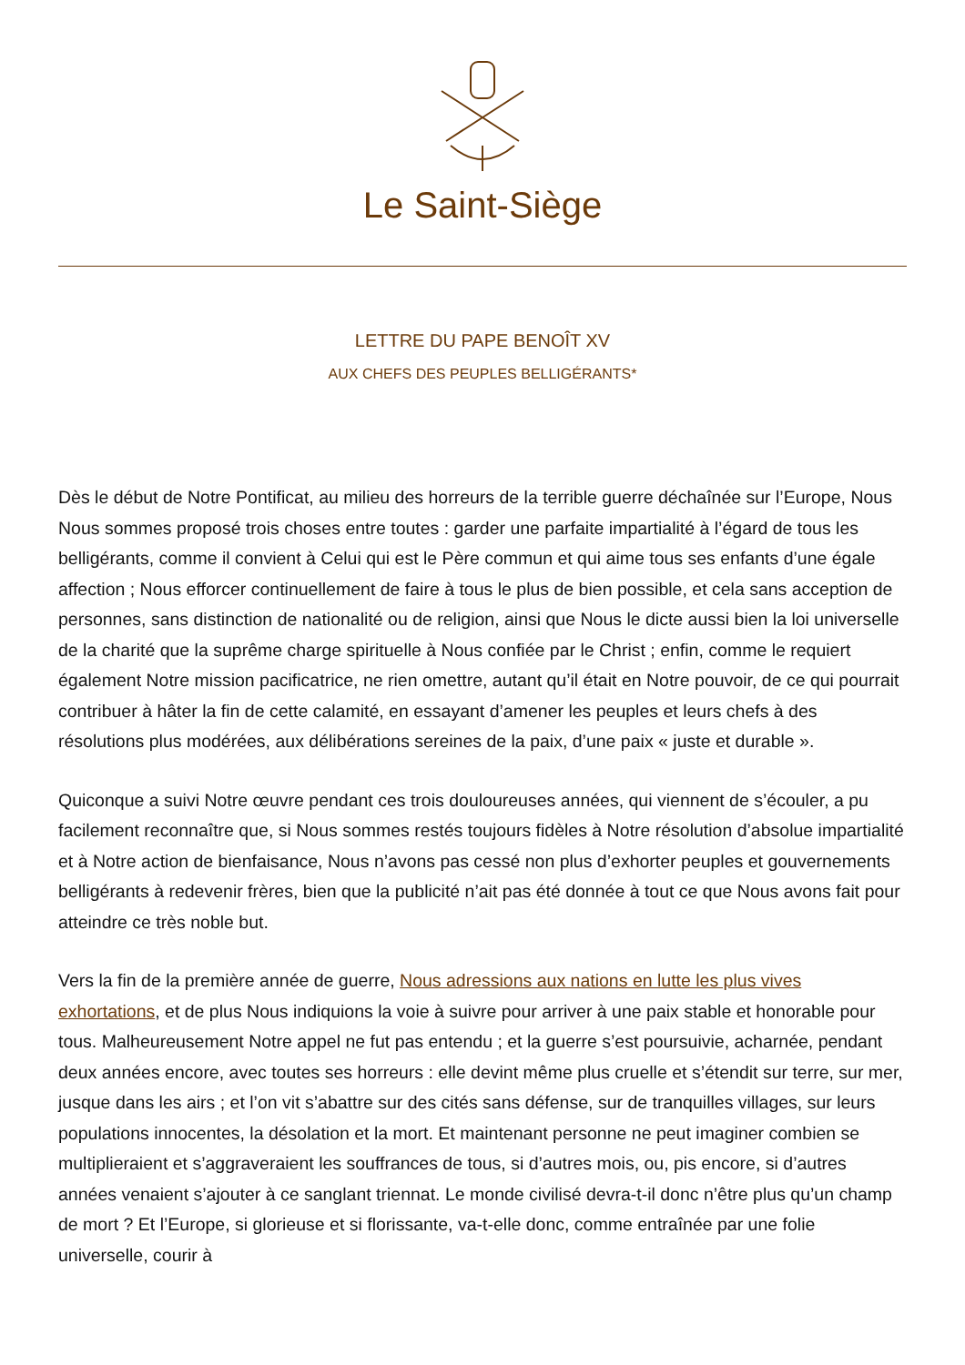Le Saint-Siège
LETTRE DU PAPE BENOÎT XV
AUX CHEFS DES PEUPLES BELLIGÉRANTS*
Dès le début de Notre Pontificat, au milieu des horreurs de la terrible guerre déchaînée sur l’Europe, Nous Nous sommes proposé trois choses entre toutes : garder une parfaite impartialité à l’égard de tous les belligérants, comme il convient à Celui qui est le Père commun et qui aime tous ses enfants d’une égale affection ; Nous efforcer continuellement de faire à tous le plus de bien possible, et cela sans acception de personnes, sans distinction de nationalité ou de religion, ainsi que Nous le dicte aussi bien la loi universelle de la charité que la suprême charge spirituelle à Nous confiée par le Christ ; enfin, comme le requiert également Notre mission pacificatrice, ne rien omettre, autant qu’il était en Notre pouvoir, de ce qui pourrait contribuer à hâter la fin de cette calamité, en essayant d’amener les peuples et leurs chefs à des résolutions plus modérées, aux délibérations sereines de la paix, d’une paix « juste et durable ».
Quiconque a suivi Notre œuvre pendant ces trois douloureuses années, qui viennent de s’écouler, a pu facilement reconnaître que, si Nous sommes restés toujours fidèles à Notre résolution d’absolue impartialité et à Notre action de bienfaisance, Nous n’avons pas cessé non plus d’exhorter peuples et gouvernements belligérants à redevenir frères, bien que la publicité n’ait pas été donnée à tout ce que Nous avons fait pour atteindre ce très noble but.
Vers la fin de la première année de guerre, Nous adressions aux nations en lutte les plus vives exhortations, et de plus Nous indiquions la voie à suivre pour arriver à une paix stable et honorable pour tous. Malheureusement Notre appel ne fut pas entendu ; et la guerre s’est poursuivie, acharnée, pendant deux années encore, avec toutes ses horreurs : elle devint même plus cruelle et s’étendit sur terre, sur mer, jusque dans les airs ; et l’on vit s’abattre sur des cités sans défense, sur de tranquilles villages, sur leurs populations innocentes, la désolation et la mort. Et maintenant personne ne peut imaginer combien se multiplieraient et s’aggraveraient les souffrances de tous, si d’autres mois, ou, pis encore, si d’autres années venaient s’ajouter à ce sanglant triennat. Le monde civilisé devra-t-il donc n’être plus qu’un champ de mort ? Et l’Europe, si glorieuse et si florissante, va-t-elle donc, comme entraînée par une folie universelle, courir à